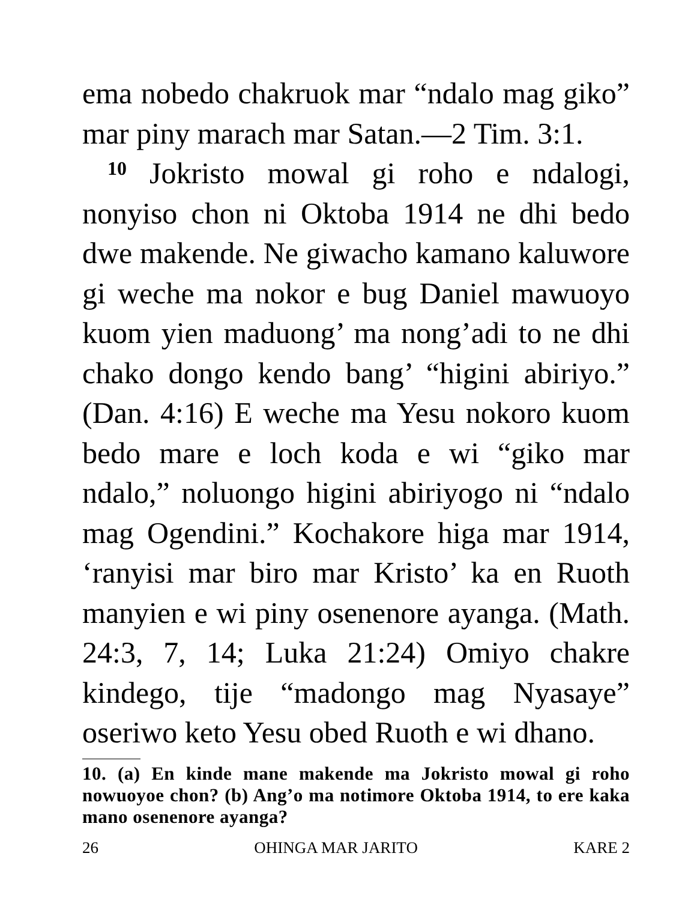ema nobedo chakruok mar “ndalo mag giko” mar piny marach mar Satan.—2 Tim. 3:1.
10 Jokristo mowal gi roho e ndalogi, nonyiso chon ni Oktoba 1914 ne dhi bedo dwe makende. Ne giwacho kamano kaluwore gi weche ma nokor e bug Daniel mawuoyo kuom yien maduong’ ma nong’adi to ne dhi chako dongo kendo bang’ “higini abiriyo.” (Dan. 4:16) E weche ma Yesu nokoro kuom bedo mare e loch koda e wi “giko mar ndalo,” noluongo higini abiriyogo ni “ndalo mag Ogendini.” Kochakore higa mar 1914, ‘ranyisi mar biro mar Kristo’ ka en Ruoth manyien e wi piny osenenore ayanga. (Math. 24:3, 7, 14; Luka 21:24) Omiyo chakre kindego, tije “madongo mag Nyasaye” oseriwo keto Yesu obed Ruoth e wi dhano.
10. (a) En kinde mane makende ma Jokristo mowal gi roho nowuoyoe chon? (b) Ang’o ma notimore Oktoba 1914, to ere kaka mano osenenore ayanga?
26 OHINGA MAR JARITO KARE 2